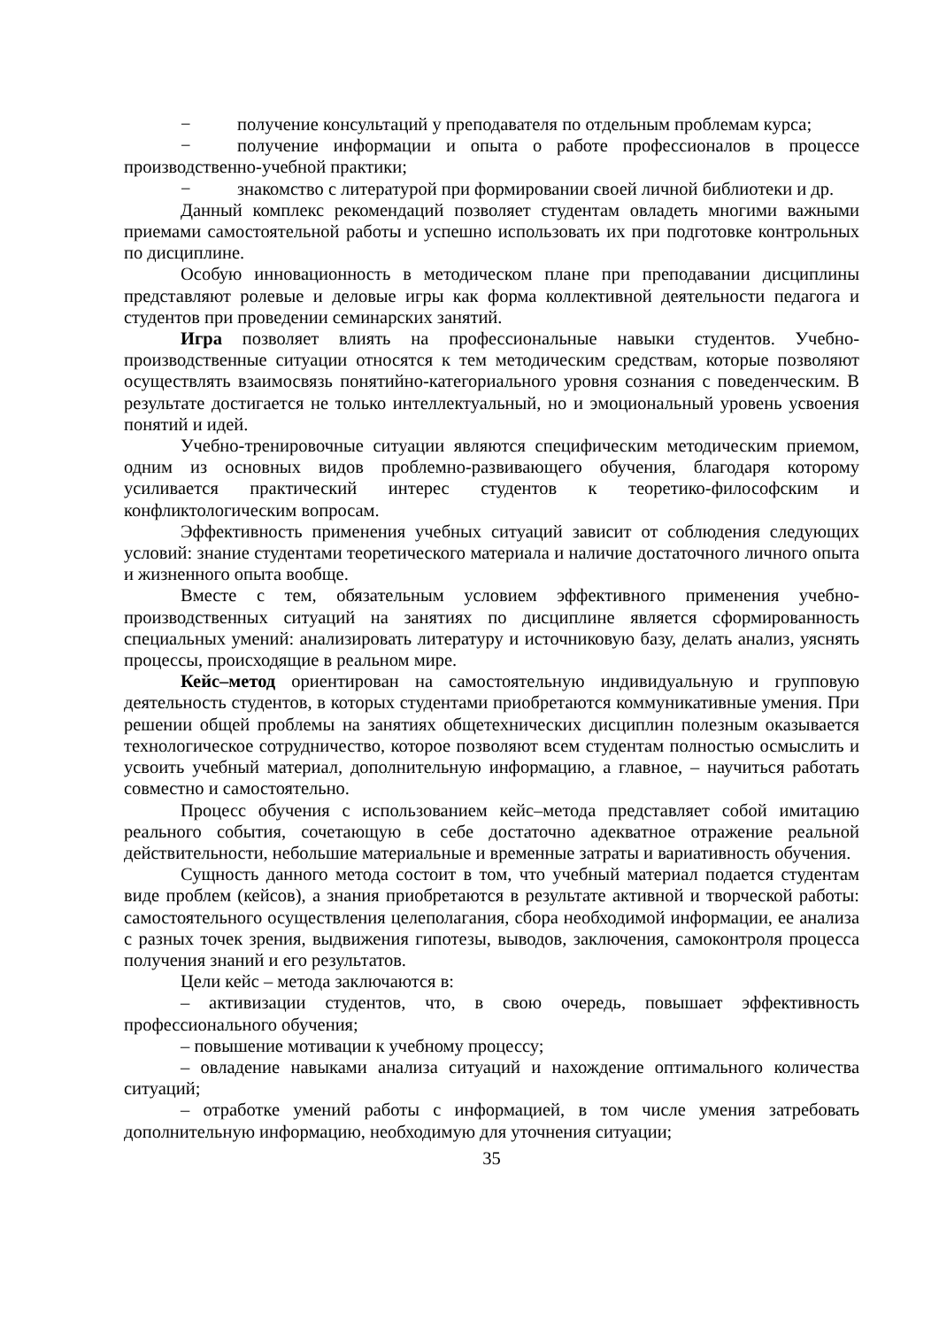− получение консультаций у преподавателя по отдельным проблемам курса;
− получение информации и опыта о работе профессионалов в процессе производственно-учебной практики;
− знакомство с литературой при формировании своей личной библиотеки и др.
Данный комплекс рекомендаций позволяет студентам овладеть многими важными приемами самостоятельной работы и успешно использовать их при подготовке контрольных по дисциплине.
Особую инновационность в методическом плане при преподавании дисциплины представляют ролевые и деловые игры как форма коллективной деятельности педагога и студентов при проведении семинарских занятий.
Игра позволяет влиять на профессиональные навыки студентов. Учебно-производственные ситуации относятся к тем методическим средствам, которые позволяют осуществлять взаимосвязь понятийно-категориального уровня сознания с поведенческим. В результате достигается не только интеллектуальный, но и эмоциональный уровень усвоения понятий и идей.
Учебно-тренировочные ситуации являются специфическим методическим приемом, одним из основных видов проблемно-развивающего обучения, благодаря которому усиливается практический интерес студентов к теоретико-философским и конфликтологическим вопросам.
Эффективность применения учебных ситуаций зависит от соблюдения следующих условий: знание студентами теоретического материала и наличие достаточного личного опыта и жизненного опыта вообще.
Вместе с тем, обязательным условием эффективного применения учебно-производственных ситуаций на занятиях по дисциплине является сформированность специальных умений: анализировать литературу и источниковую базу, делать анализ, уяснять процессы, происходящие в реальном мире.
Кейс–метод ориентирован на самостоятельную индивидуальную и групповую деятельность студентов, в которых студентами приобретаются коммуникативные умения. При решении общей проблемы на занятиях общетехнических дисциплин полезным оказывается технологическое сотрудничество, которое позволяют всем студентам полностью осмыслить и усвоить учебный материал, дополнительную информацию, а главное, – научиться работать совместно и самостоятельно.
Процесс обучения с использованием кейс–метода представляет собой имитацию реального события, сочетающую в себе достаточно адекватное отражение реальной действительности, небольшие материальные и временные затраты и вариативность обучения.
Сущность данного метода состоит в том, что учебный материал подается студентам виде проблем (кейсов), а знания приобретаются в результате активной и творческой работы: самостоятельного осуществления целеполагания, сбора необходимой информации, ее анализа с разных точек зрения, выдвижения гипотезы, выводов, заключения, самоконтроля процесса получения знаний и его результатов.
Цели кейс – метода заключаются в:
– активизации студентов, что, в свою очередь, повышает эффективность профессионального обучения;
– повышение мотивации к учебному процессу;
– овладение навыками анализа ситуаций и нахождение оптимального количества ситуаций;
– отработке умений работы с информацией, в том числе умения затребовать дополнительную информацию, необходимую для уточнения ситуации;
35